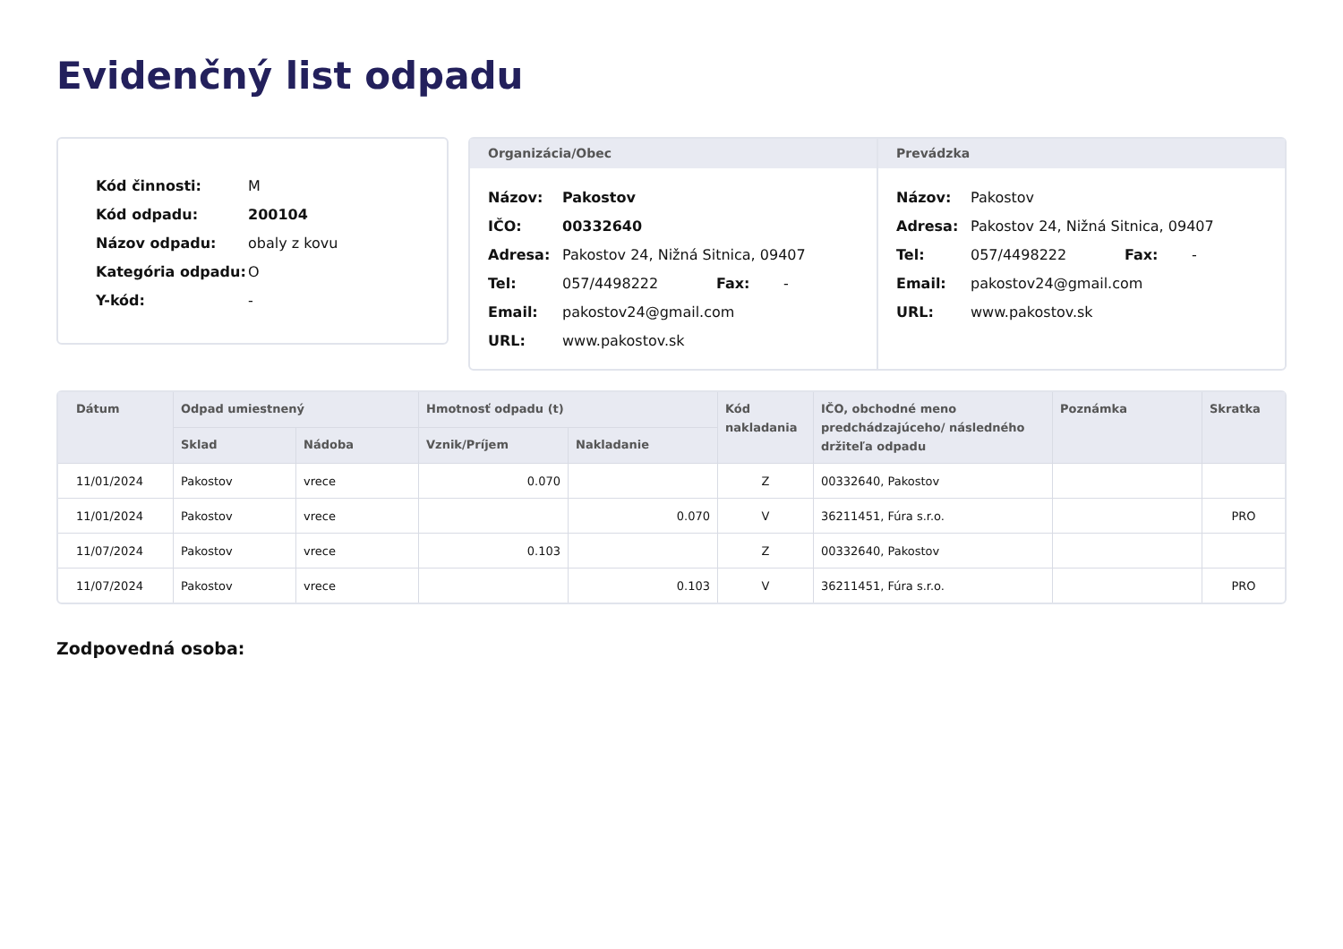Evidenčný list odpadu
| Kód činnosti: | M |
| Kód odpadu: | 200104 |
| Názov odpadu: | obaly z kovu |
| Kategória odpadu: | O |
| Y-kód: | - |
Organizácia/Obec
| Názov: | Pakostov | | |
| IČO: | 00332640 | | |
| Adresa: | Pakostov 24, Nižná Sitnica, 09407 | | |
| Tel: | 057/4498222 | Fax: | - |
| Email: | pakostov24@gmail.com | | |
| URL: | www.pakostov.sk | | |
Prevádzka
| Názov: | Pakostov | | |
| Adresa: | Pakostov 24, Nižná Sitnica, 09407 | | |
| Tel: | 057/4498222 | Fax: | - |
| Email: | pakostov24@gmail.com | | |
| URL: | www.pakostov.sk | | |
| Dátum | Odpad umiestnený | | Hmotnosť odpadu (t) | | Kód nakladania | IČO, obchodné meno predchádzajúceho/ následného držiteľa odpadu | Poznámka | Skratka |
| --- | --- | --- | --- | --- | --- | --- | --- | --- |
| | Sklad | Nádoba | Vznik/Príjem | Nakladanie | | | | |
| 11/01/2024 | Pakostov | vrece | 0.070 | | Z | 00332640, Pakostov | | |
| 11/01/2024 | Pakostov | vrece | | 0.070 | V | 36211451, Fúra s.r.o. | | PRO |
| 11/07/2024 | Pakostov | vrece | 0.103 | | Z | 00332640, Pakostov | | |
| 11/07/2024 | Pakostov | vrece | | 0.103 | V | 36211451, Fúra s.r.o. | | PRO |
Zodpovedná osoba: